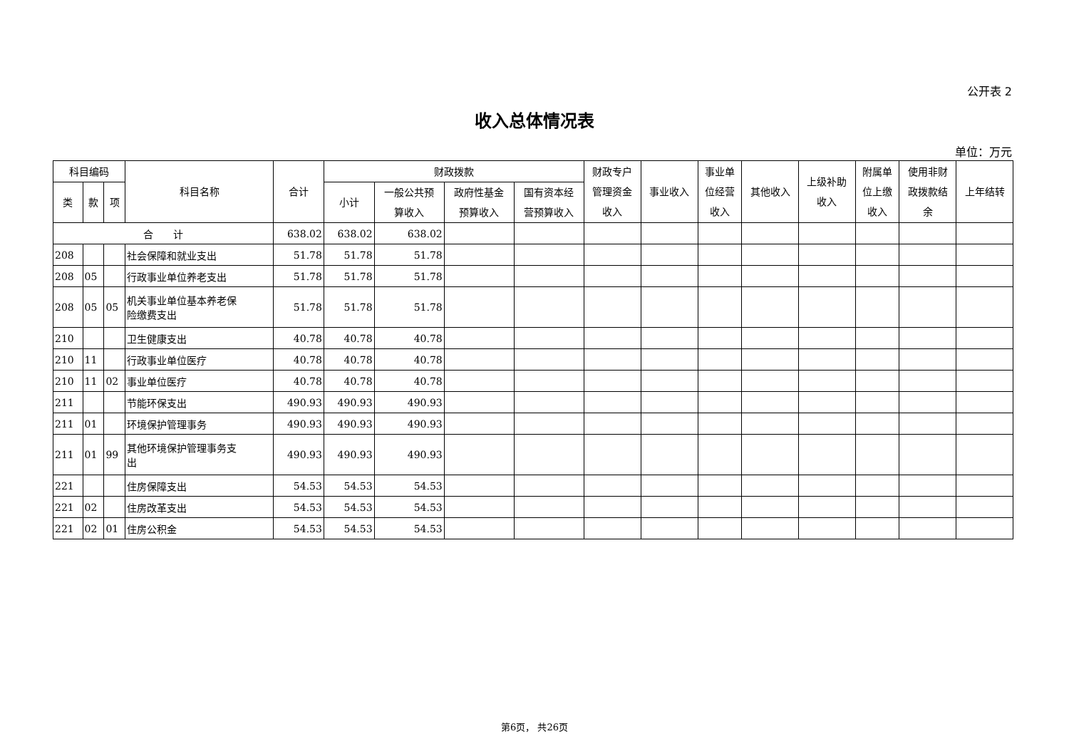公开表 2
收入总体情况表
单位：万元
| 科目编码 | | | 科目名称 | 合计 | 财政拨款 | | | | 财政专户 管理资金 收入 | 事业收入 | 事业单 位经营 收入 | 其他收入 | 上级补助 收入 | 附属单 位上缴 收入 | 使用非财 政拨款结 余 | 上年结转 |
| --- | --- | --- | --- | --- | --- | --- | --- | --- | --- | --- | --- | --- | --- | --- | --- | --- |
| 类 | 款 | 项 | | | 小计 | 一般公共预 算收入 | 政府性基金 预算收入 | 国有资本经 营预算收入 | | | | | | | | |
| 合 计 | | | | 638.02 | 638.02 | 638.02 | | | | | | | | | | |
| 208 | | | 社会保障和就业支出 | 51.78 | 51.78 | 51.78 | | | | | | | | | | |
| 208 | 05 | | 行政事业单位养老支出 | 51.78 | 51.78 | 51.78 | | | | | | | | | | |
| 208 | 05 | 05 | 机关事业单位基本养老保 险缴费支出 | 51.78 | 51.78 | 51.78 | | | | | | | | | | |
| 210 | | | 卫生健康支出 | 40.78 | 40.78 | 40.78 | | | | | | | | | | |
| 210 | 11 | | 行政事业单位医疗 | 40.78 | 40.78 | 40.78 | | | | | | | | | | |
| 210 | 11 | 02 | 事业单位医疗 | 40.78 | 40.78 | 40.78 | | | | | | | | | | |
| 211 | | | 节能环保支出 | 490.93 | 490.93 | 490.93 | | | | | | | | | | |
| 211 | 01 | | 环境保护管理事务 | 490.93 | 490.93 | 490.93 | | | | | | | | | | |
| 211 | 01 | 99 | 其他环境保护管理事务支 出 | 490.93 | 490.93 | 490.93 | | | | | | | | | | |
| 221 | | | 住房保障支出 | 54.53 | 54.53 | 54.53 | | | | | | | | | | |
| 221 | 02 | | 住房改革支出 | 54.53 | 54.53 | 54.53 | | | | | | | | | | |
| 221 | 02 | 01 | 住房公积金 | 54.53 | 54.53 | 54.53 | | | | | | | | | | |
第6页， 共26页